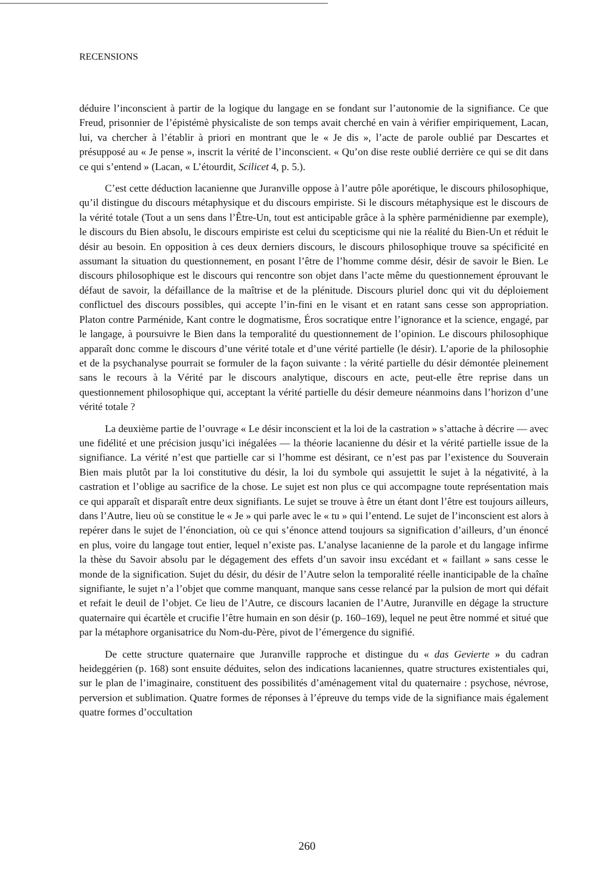RECENSIONS
déduire l’inconscient à partir de la logique du langage en se fondant sur l’autonomie de la signifiance. Ce que Freud, prisonnier de l’épistémè physicaliste de son temps avait cherché en vain à vérifier empiriquement, Lacan, lui, va chercher à l’établir à priori en montrant que le « Je dis », l’acte de parole oublié par Descartes et présupposé au « Je pense », inscrit la vérité de l’inconscient. « Qu’on dise reste oublié derrière ce qui se dit dans ce qui s’entend » (Lacan, « L’étourdit, Scilicet 4, p. 5.).
C’est cette déduction lacanienne que Juranville oppose à l’autre pôle aporétique, le discours philosophique, qu’il distingue du discours métaphysique et du discours empiriste. Si le discours métaphysique est le discours de la vérité totale (Tout a un sens dans l’Être-Un, tout est anticipable grâce à la sphère parménidienne par exemple), le discours du Bien absolu, le discours empiriste est celui du scepticisme qui nie la réalité du Bien-Un et réduit le désir au besoin. En opposition à ces deux derniers discours, le discours philosophique trouve sa spécificité en assumant la situation du questionnement, en posant l’être de l’homme comme désir, désir de savoir le Bien. Le discours philosophique est le discours qui rencontre son objet dans l’acte même du questionnement éprouvant le défaut de savoir, la défaillance de la maîtrise et de la plénitude. Discours pluriel donc qui vit du déploiement conflictuel des discours possibles, qui accepte l’in-fini en le visant et en ratant sans cesse son appropriation. Platon contre Parménide, Kant contre le dogmatisme, Éros socratique entre l’ignorance et la science, engagé, par le langage, à poursuivre le Bien dans la temporalité du questionnement de l’opinion. Le discours philosophique apparaît donc comme le discours d’une vérité totale et d’une vérité partielle (le désir). L’aporie de la philosophie et de la psychanalyse pourrait se formuler de la façon suivante : la vérité partielle du désir démontée pleinement sans le recours à la Vérité par le discours analytique, discours en acte, peut-elle être reprise dans un questionnement philosophique qui, acceptant la vérité partielle du désir demeure néanmoins dans l’horizon d’une vérité totale ?
La deuxième partie de l’ouvrage « Le désir inconscient et la loi de la castration » s’attache à décrire — avec une fidélité et une précision jusqu’ici inégalées — la théorie lacanienne du désir et la vérité partielle issue de la signifiance. La vérité n’est que partielle car si l’homme est désirant, ce n’est pas par l’existence du Souverain Bien mais plutôt par la loi constitutive du désir, la loi du symbole qui assujettit le sujet à la négativité, à la castration et l’oblige au sacrifice de la chose. Le sujet est non plus ce qui accompagne toute représentation mais ce qui apparaît et disparaît entre deux signifiants. Le sujet se trouve à être un étant dont l’être est toujours ailleurs, dans l’Autre, lieu où se constitue le « Je » qui parle avec le « tu » qui l’entend. Le sujet de l’inconscient est alors à repérer dans le sujet de l’énonciation, où ce qui s’énonce attend toujours sa signification d’ailleurs, d’un énoncé en plus, voire du langage tout entier, lequel n’existe pas. L’analyse lacanienne de la parole et du langage infirme la thèse du Savoir absolu par le dégagement des effets d’un savoir insu excédant et « faillant » sans cesse le monde de la signification. Sujet du désir, du désir de l’Autre selon la temporalité réelle inanticipable de la chaîne signifiante, le sujet n’a l’objet que comme manquant, manque sans cesse relancé par la pulsion de mort qui défait et refait le deuil de l’objet. Ce lieu de l’Autre, ce discours lacanien de l’Autre, Juranville en dégage la structure quaternaire qui écartèle et crucifie l’être humain en son désir (p. 160–169), lequel ne peut être nommé et situé que par la métaphore organisatrice du Nom-du-Père, pivot de l’émergence du signifié.
De cette structure quaternaire que Juranville rapproche et distingue du « das Gevierte » du cadran heideggérien (p. 168) sont ensuite déduites, selon des indications lacaniennes, quatre structures existentiales qui, sur le plan de l’imaginaire, constituent des possibilités d’aménagement vital du quaternaire : psychose, névrose, perversion et sublimation. Quatre formes de réponses à l’épreuve du temps vide de la signifiance mais également quatre formes d’occultation
260